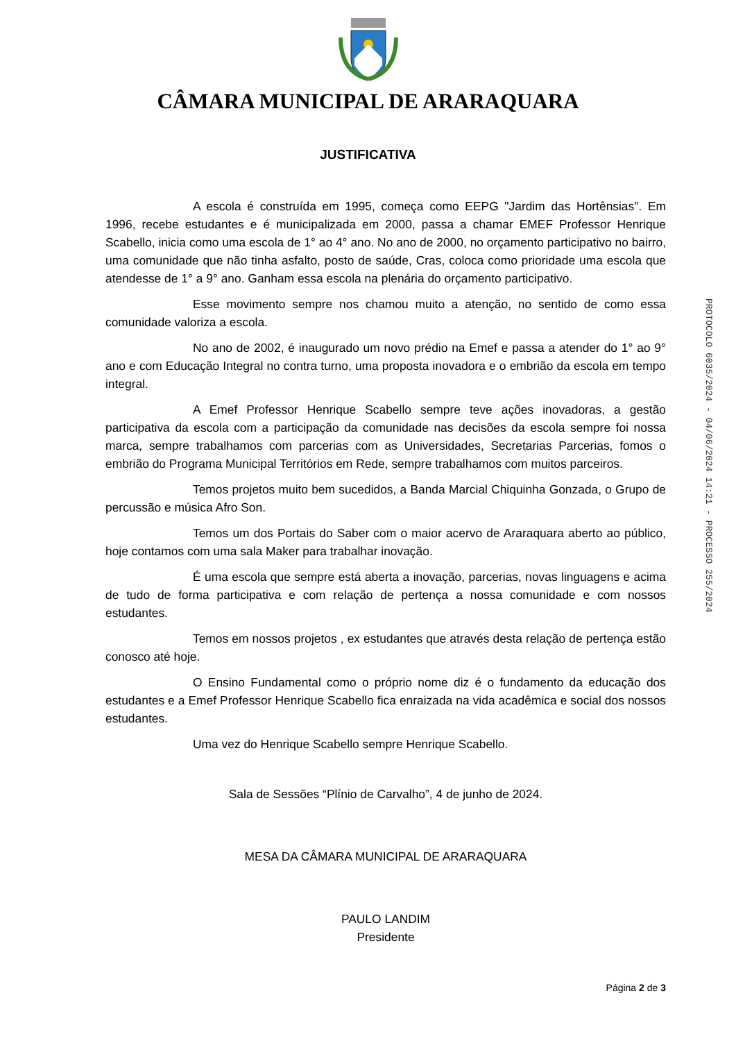CÂMARA MUNICIPAL DE ARARAQUARA
JUSTIFICATIVA
A escola é construída em 1995, começa como EEPG "Jardim das Hortênsias". Em 1996, recebe estudantes e é municipalizada em 2000, passa a chamar EMEF Professor Henrique Scabello, inicia como uma escola de 1° ao 4° ano. No ano de 2000, no orçamento participativo no bairro, uma comunidade que não tinha asfalto, posto de saúde, Cras, coloca como prioridade uma escola que atendesse de 1° a 9° ano. Ganham essa escola na plenária do orçamento participativo.
Esse movimento sempre nos chamou muito a atenção, no sentido de como essa comunidade valoriza a escola.
No ano de 2002, é inaugurado um novo prédio na Emef e passa a atender do 1° ao 9° ano e com Educação Integral no contra turno, uma proposta inovadora e o embrião da escola em tempo integral.
A Emef Professor Henrique Scabello sempre teve ações inovadoras, a gestão participativa da escola com a participação da comunidade nas decisões da escola sempre foi nossa marca, sempre trabalhamos com parcerias com as Universidades, Secretarias Parcerias, fomos o embrião do Programa Municipal Territórios em Rede, sempre trabalhamos com muitos parceiros.
Temos projetos muito bem sucedidos, a Banda Marcial Chiquinha Gonzada, o Grupo de percussão e música Afro Son.
Temos um dos Portais do Saber com o maior acervo de Araraquara aberto ao público, hoje contamos com uma sala Maker para trabalhar inovação.
É uma escola que sempre está aberta a inovação, parcerias, novas linguagens e acima de tudo de forma participativa e com relação de pertença a nossa comunidade e com nossos estudantes.
Temos em nossos projetos , ex estudantes que através desta relação de pertença estão conosco até hoje.
O Ensino Fundamental como o próprio nome diz é o fundamento da educação dos estudantes e a Emef Professor Henrique Scabello fica enraizada na vida acadêmica e social dos nossos estudantes.
Uma vez do Henrique Scabello sempre Henrique Scabello.
Sala de Sessões “Plínio de Carvalho”, 4 de junho de 2024.
MESA DA CÂMARA MUNICIPAL DE ARARAQUARA
PAULO LANDIM
Presidente
PROTOCOLO 6035/2024 - 04/06/2024 14:21 - PROCESSO 255/2024
Página 2 de 3